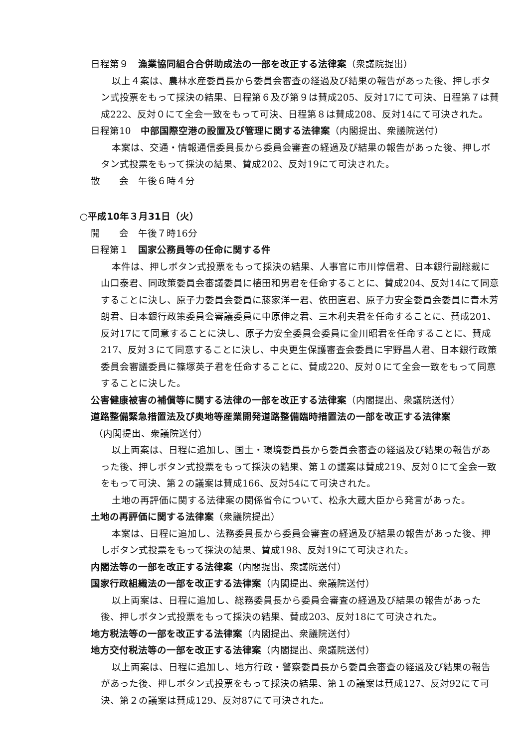日程第９　漁業協同組合合併助成法の一部を改正する法律案（衆議院提出）
以上４案は、農林水産委員長から委員会審査の経過及び結果の報告があった後、押しボタン式投票をもって採決の結果、日程第６及び第９は賛成205、反対17にて可決、日程第７は賛成222、反対０にて全会一致をもって可決、日程第８は賛成208、反対14にて可決された。
日程第10　中部国際空港の設置及び管理に関する法律案（内閣提出、衆議院送付）
本案は、交通・情報通信委員長から委員会審査の経過及び結果の報告があった後、押しボタン式投票をもって採決の結果、賛成202、反対19にて可決された。
散　　会　午後６時４分
○平成10年３月31日（火）
開　　会　午後７時16分
日程第１　国家公務員等の任命に関する件
本件は、押しボタン式投票をもって採決の結果、人事官に市川惇信君、日本銀行副総裁に山口泰君、同政策委員会審議委員に植田和男君を任命することに、賛成204、反対14にて同意することに決し、原子力委員会委員に藤家洋一君、依田直君、原子力安全委員会委員に青木芳朗君、日本銀行政策委員会審議委員に中原伸之君、三木利夫君を任命することに、賛成201、反対17にて同意することに決し、原子力安全委員会委員に金川昭君を任命することに、賛成217、反対３にて同意することに決し、中央更生保護審査会委員に宇野昌人君、日本銀行政策委員会審議委員に篠塚英子君を任命することに、賛成220、反対０にて全会一致をもって同意することに決した。
公害健康被害の補償等に関する法律の一部を改正する法律案（内閣提出、衆議院送付）
道路整備緊急措置法及び奥地等産業開発道路整備臨時措置法の一部を改正する法律案
（内閣提出、衆議院送付）
以上両案は、日程に追加し、国土・環境委員長から委員会審査の経過及び結果の報告があった後、押しボタン式投票をもって採決の結果、第１の議案は賛成219、反対０にて全会一致をもって可決、第２の議案は賛成166、反対54にて可決された。
土地の再評価に関する法律案の関係省令について、松永大蔵大臣から発言があった。
土地の再評価に関する法律案（衆議院提出）
本案は、日程に追加し、法務委員長から委員会審査の経過及び結果の報告があった後、押しボタン式投票をもって採決の結果、賛成198、反対19にて可決された。
内閣法等の一部を改正する法律案（内閣提出、衆議院送付）
国家行政組織法の一部を改正する法律案（内閣提出、衆議院送付）
以上両案は、日程に追加し、総務委員長から委員会審査の経過及び結果の報告があった後、押しボタン式投票をもって採決の結果、賛成203、反対18にて可決された。
地方税法等の一部を改正する法律案（内閣提出、衆議院送付）
地方交付税法等の一部を改正する法律案（内閣提出、衆議院送付）
以上両案は、日程に追加し、地方行政・警察委員長から委員会審査の経過及び結果の報告があった後、押しボタン式投票をもって採決の結果、第１の議案は賛成127、反対92にて可決、第２の議案は賛成129、反対87にて可決された。